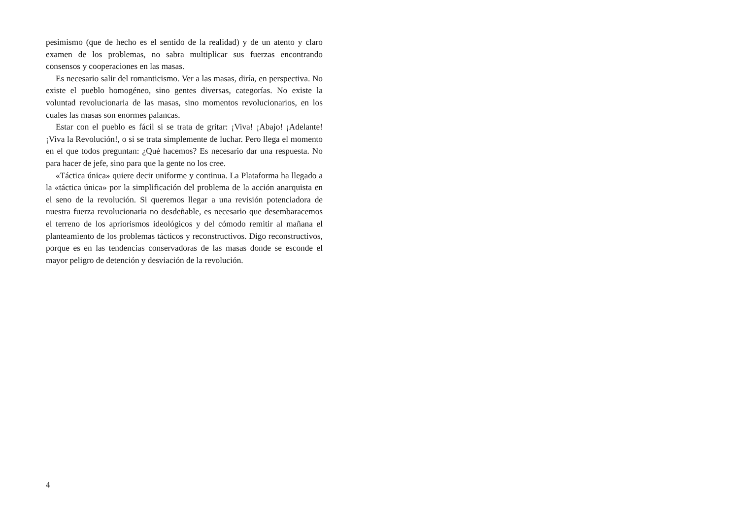pesimismo (que de hecho es el sentido de la realidad) y de un atento y claro examen de los problemas, no sabra multiplicar sus fuerzas encontrando consensos y cooperaciones en las masas.
Es necesario salir del romanticismo. Ver a las masas, diría, en perspectiva. No existe el pueblo homogéneo, sino gentes diversas, categorías. No existe la voluntad revolucionaria de las masas, sino momentos revolucionarios, en los cuales las masas son enormes palancas.
Estar con el pueblo es fácil si se trata de gritar: ¡Viva! ¡Abajo! ¡Adelante! ¡Viva la Revolución!, o si se trata simplemente de luchar. Pero llega el momento en el que todos preguntan: ¿Qué hacemos? Es necesario dar una respuesta. No para hacer de jefe, sino para que la gente no los cree.
«Táctica única» quiere decir uniforme y continua. La Plataforma ha llegado a la «táctica única» por la simplificación del problema de la acción anarquista en el seno de la revolución. Si queremos llegar a una revisión potenciadora de nuestra fuerza revolucionaria no desdeñable, es necesario que desembaracemos el terreno de los apriorismos ideológicos y del cómodo remitir al mañana el planteamiento de los problemas tácticos y reconstructivos. Digo reconstructivos, porque es en las tendencias conservadoras de las masas donde se esconde el mayor peligro de detención y desviación de la revolución.
4